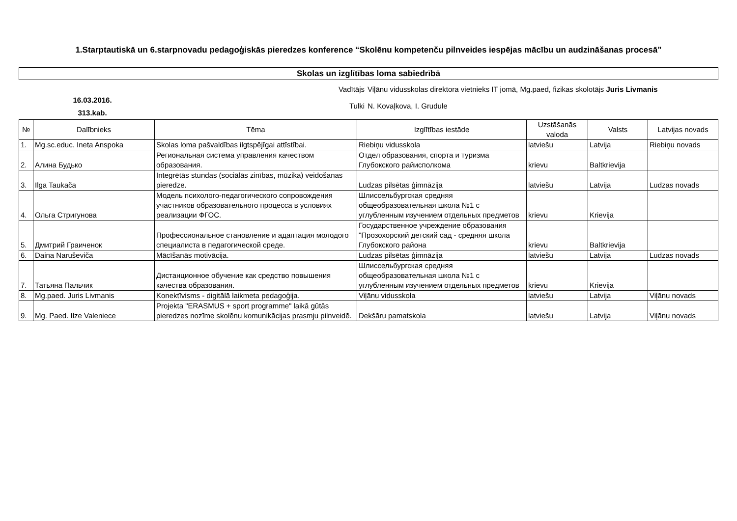1.Starptautiskā un 6.starpnovadu pedagoģiskās pieredzes konference “Skolēnu kompetenču pilnveides iespējas mācību un audzināšanas procesā”
Skolas un izglītības loma sabiedrībā
16.03.2016.
313.kab.
Vadītājs Viļānu vidusskolas direktora vietnieks IT jomā, Mg.paed, fizikas skolotājs Juris Livmanis
Tulki N. Kovaļkova, I. Grudule
| № | Dalībnieks | Tēma | Izglītības iestāde | Uzstāšanās valoda | Valsts | Latvijas novads |
| --- | --- | --- | --- | --- | --- | --- |
| 1. | Mg.sc.educ. Ineta Anspoka | Skolas loma pašvaldības ilgtspējīgai attīstībai. | Riebiņu vidusskola | latviešu | Latvija | Riebiņu novads |
| 2. | Алина Будько | Региональная система управления качеством образования. | Отдел образования, спорта и туризма Глубокского райисполкома | krievu | Baltkrievija | |
| 3. | Ilga Taukača | Integrētās stundas (sociālās zinības, mūzika) veidošanas pieredze. | Ludzas pilsētas ģimnāzija | latviešu | Latvija | Ludzas novads |
| 4. | Ольга Стригунова | Модель психолого-педагогического сопровождения участников образовательного процесса в условиях реализации ФГОС. | Шлиссельбургская средняя общеобразовательная школа №1 с углубленным изучением отдельных предметов | krievu | Krievija | |
| 5. | Дмитрий Граиченок | Профессиональное становление и адаптация молодого специалиста в педагогической среде. | Государственное учреждение образования "Прозохорский детский сад - средняя школа Глубокского района | krievu | Baltkrievija | |
| 6. | Daina Naruševiča | Mācīšanās motivācija. | Ludzas pilsētas ģimnāzija | latviešu | Latvija | Ludzas novads |
| 7. | Татьяна Пальчик | Дистанционное обучение как средство повышения качества образования. | Шлиссельбургская средняя общеобразовательная школа №1 с углубленным изучением отдельных предметов | krievu | Krievija | |
| 8. | Mg.paed. Juris Livmanis | Konektīvisms - digitālā laikmeta pedagoģija. | Viļānu vidusskola | latviešu | Latvija | Viļānu novads |
| 9. | Mg. Paed. Ilze Valeniece | Projekta "ERASMUS + sport programme" laikā gūtās pieredzes nozīme skolēnu komunikācijas prasmju pilnveidē. | Dekšāru pamatskola | latviešu | Latvija | Viļānu novads |